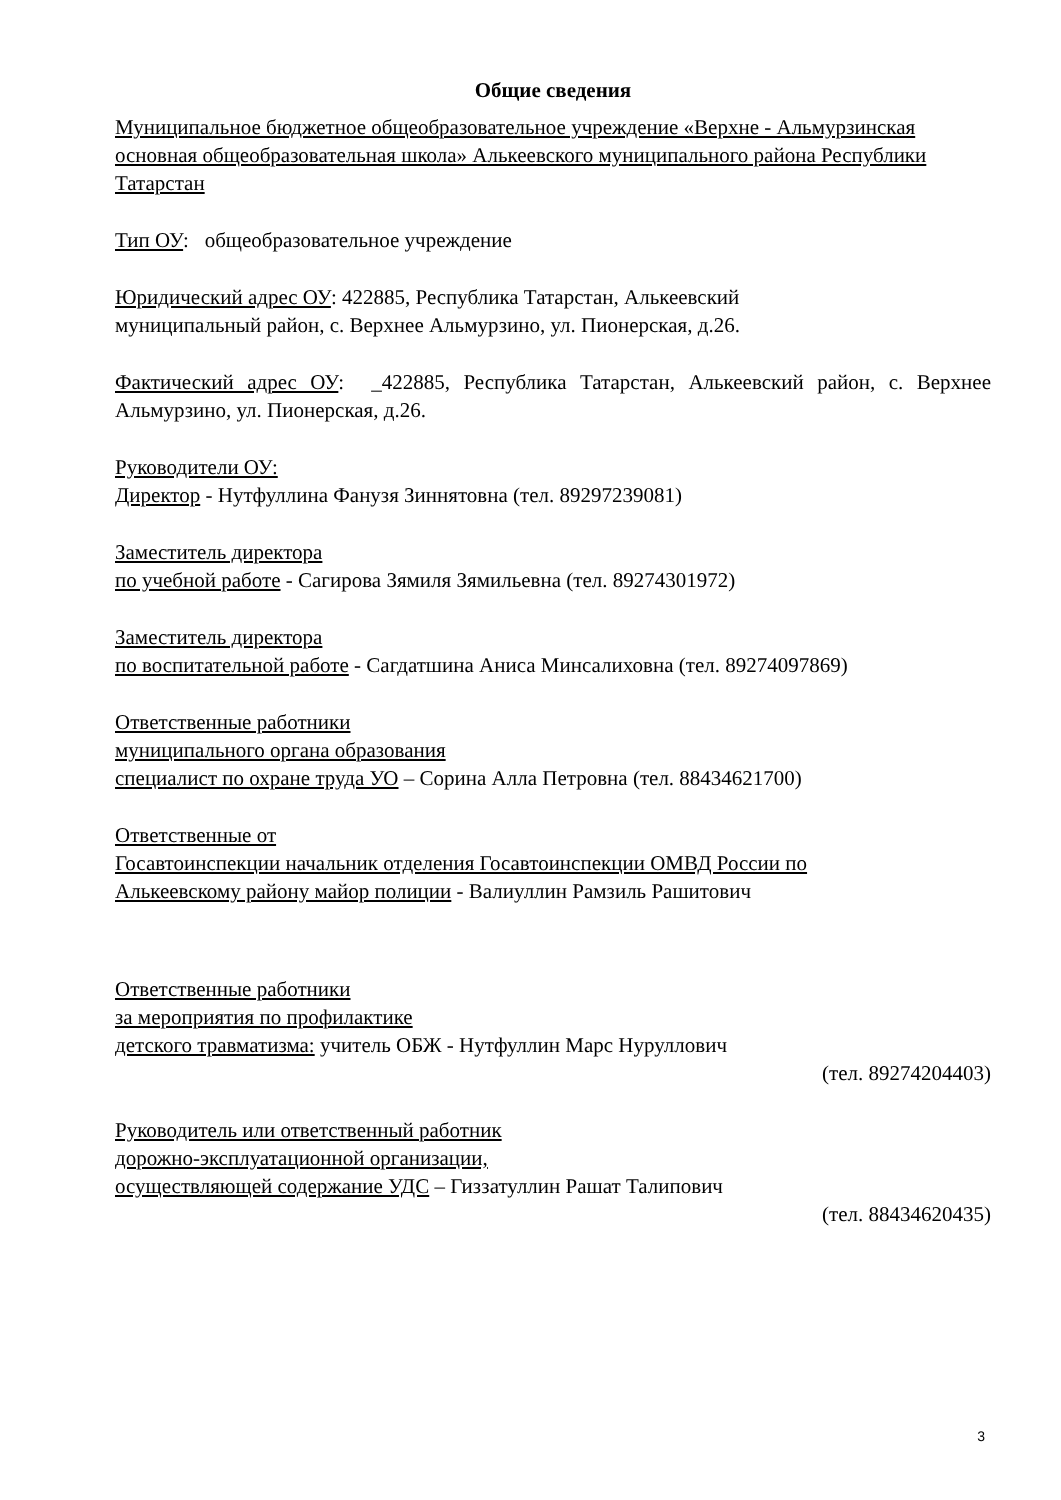Общие сведения
Муниципальное бюджетное общеобразовательное учреждение «Верхне - Альмурзинская основная общеобразовательная школа» Алькеевского муниципального района Республики Татарстан
Тип ОУ: общеобразовательное учреждение
Юридический адрес ОУ: 422885, Республика Татарстан, Алькеевский
муниципальный район, с. Верхнее Альмурзино, ул. Пионерская, д.26.
Фактический адрес ОУ: _422885, Республика Татарстан, Алькеевский район, с. Верхнее Альмурзино, ул. Пионерская, д.26.
Руководители ОУ:
Директор - Нутфуллина Фанузя Зиннятовна (тел. 89297239081)
Заместитель директора
по учебной работе - Сагирова Зямиля Зямильевна (тел. 89274301972)
Заместитель директора
по воспитательной работе - Сагдатшина Аниса Минсалиховна (тел. 89274097869)
Ответственные работники
муниципального органа образования
специалист по охране труда УО – Сорина Алла Петровна (тел. 88434621700)
Ответственные от
Госавтоинспекции начальник отделения Госавтоинспекции ОМВД России по
Алькеевскому району майор полиции - Валиуллин Рамзиль Рашитович
Ответственные работники
за мероприятия по профилактике
детского травматизма: учитель ОБЖ - Нутфуллин Марс Нуруллович
(тел. 89274204403)
Руководитель или ответственный работник
дорожно-эксплуатационной организации,
осуществляющей содержание УДС – Гиззатуллин Рашат Талипович
(тел. 88434620435)
3